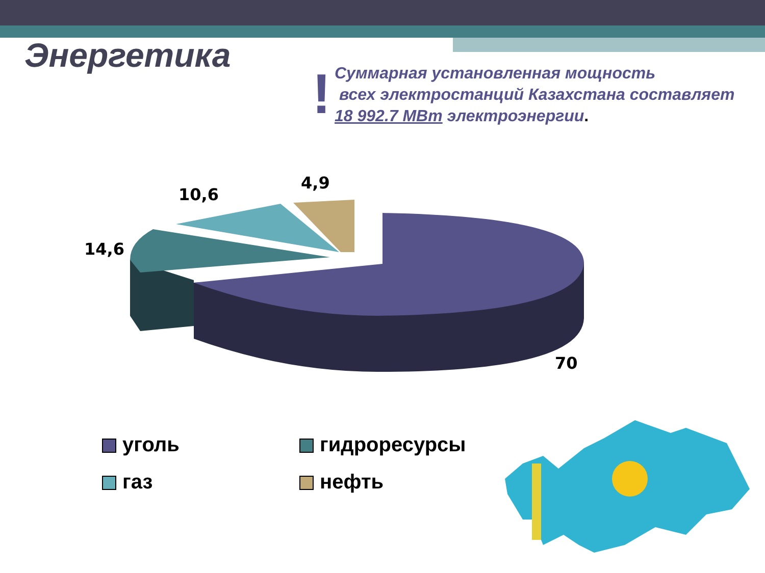Энергетика
!
Суммарная установленная мощность
всех электростанций Казахстана составляет
18 992.7 МВт электроэнергии.
10,6
4,9
14,6
70
уголь
гидроресурсы
газ
нефть